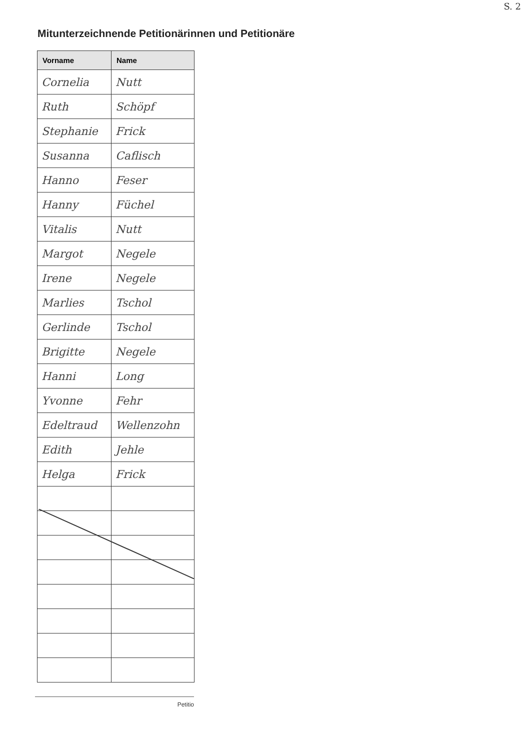S. 2
Mitunterzeichnende Petitionärinnen und Petitionäre
| Vorname | Name |
| --- | --- |
| Cornelia | Nutt |
| Ruth | Schöpf |
| Stephanie | Frick |
| Susanna | Caflisch |
| Hanno | Feser |
| Hanny | Füchel |
| Vitalis | Nutt |
| Margot | Negele |
| Irene | Negele |
| Marlies | Tschol |
| Gerlinde | Tschol |
| Brigitte | Negele |
| Hanni | Long |
| Yvonne | Fehr |
| Edeltraud | Wellenzohn |
| Edith | Jehle |
| Helga | Frick |
Petitio